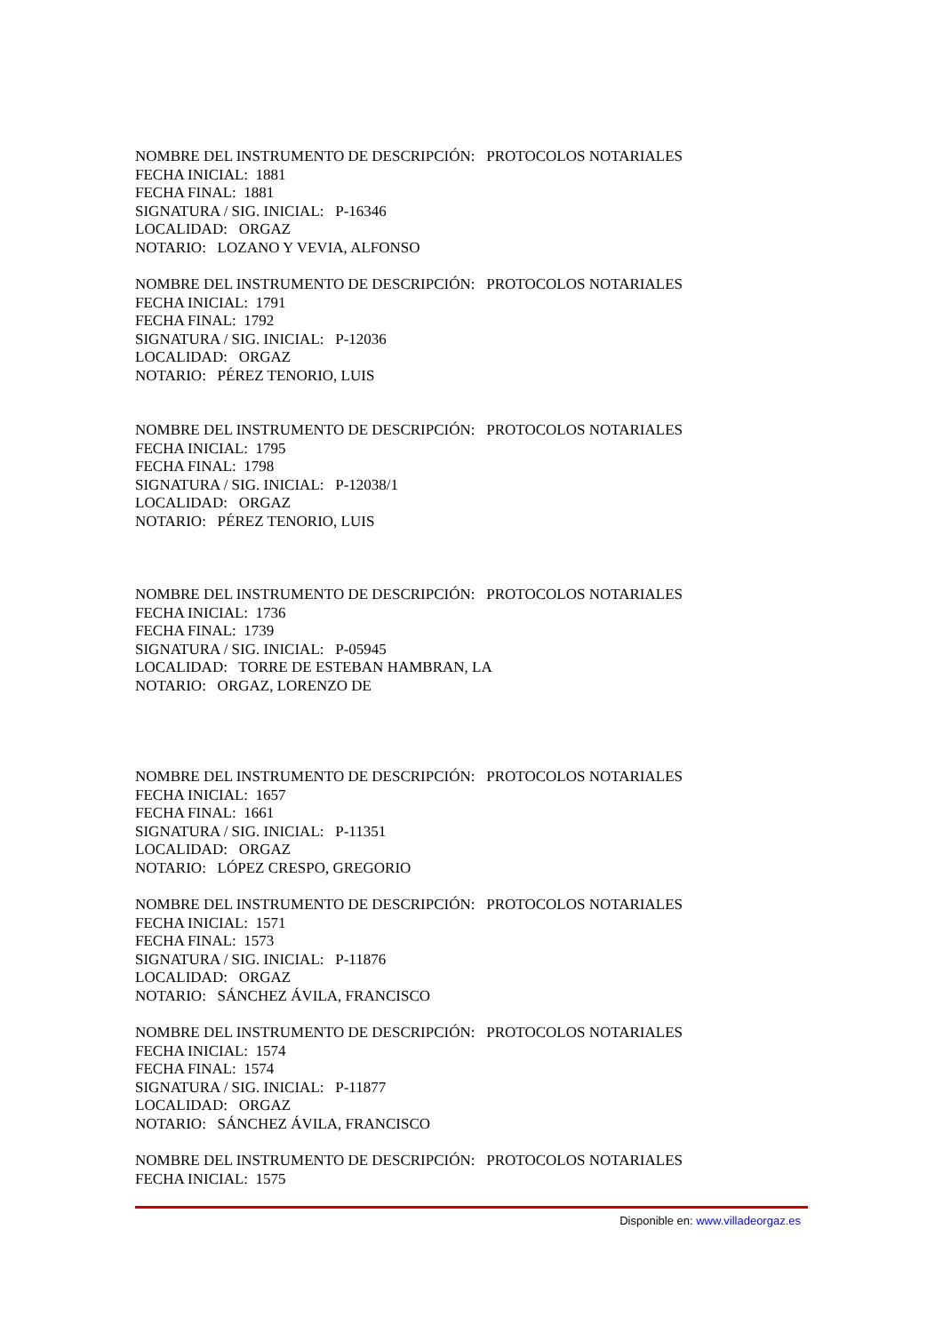NOMBRE DEL INSTRUMENTO DE DESCRIPCIÓN: PROTOCOLOS NOTARIALES
FECHA INICIAL: 1881
FECHA FINAL: 1881
SIGNATURA / SIG. INICIAL: P-16346
LOCALIDAD: ORGAZ
NOTARIO: LOZANO Y VEVIA, ALFONSO
NOMBRE DEL INSTRUMENTO DE DESCRIPCIÓN: PROTOCOLOS NOTARIALES
FECHA INICIAL: 1791
FECHA FINAL: 1792
SIGNATURA / SIG. INICIAL: P-12036
LOCALIDAD: ORGAZ
NOTARIO: PÉREZ TENORIO, LUIS
NOMBRE DEL INSTRUMENTO DE DESCRIPCIÓN: PROTOCOLOS NOTARIALES
FECHA INICIAL: 1795
FECHA FINAL: 1798
SIGNATURA / SIG. INICIAL: P-12038/1
LOCALIDAD: ORGAZ
NOTARIO: PÉREZ TENORIO, LUIS
NOMBRE DEL INSTRUMENTO DE DESCRIPCIÓN: PROTOCOLOS NOTARIALES
FECHA INICIAL: 1736
FECHA FINAL: 1739
SIGNATURA / SIG. INICIAL: P-05945
LOCALIDAD: TORRE DE ESTEBAN HAMBRAN, LA
NOTARIO: ORGAZ, LORENZO DE
NOMBRE DEL INSTRUMENTO DE DESCRIPCIÓN: PROTOCOLOS NOTARIALES
FECHA INICIAL: 1657
FECHA FINAL: 1661
SIGNATURA / SIG. INICIAL: P-11351
LOCALIDAD: ORGAZ
NOTARIO: LÓPEZ CRESPO, GREGORIO
NOMBRE DEL INSTRUMENTO DE DESCRIPCIÓN: PROTOCOLOS NOTARIALES
FECHA INICIAL: 1571
FECHA FINAL: 1573
SIGNATURA / SIG. INICIAL: P-11876
LOCALIDAD: ORGAZ
NOTARIO: SÁNCHEZ ÁVILA, FRANCISCO
NOMBRE DEL INSTRUMENTO DE DESCRIPCIÓN: PROTOCOLOS NOTARIALES
FECHA INICIAL: 1574
FECHA FINAL: 1574
SIGNATURA / SIG. INICIAL: P-11877
LOCALIDAD: ORGAZ
NOTARIO: SÁNCHEZ ÁVILA, FRANCISCO
NOMBRE DEL INSTRUMENTO DE DESCRIPCIÓN: PROTOCOLOS NOTARIALES
FECHA INICIAL: 1575
Disponible en: www.villadeorgaz.es